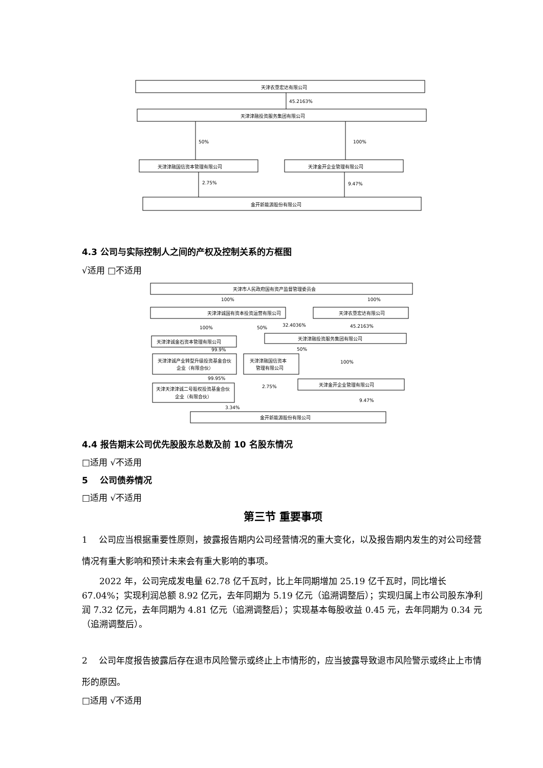天津农垦宏达有限公司
45.2163%
天津津融投资服务集团有限公司
50%
100%
天津津融国信资本管理有限公司
天津金开企业管理有限公司
2.75%
9.47%
金开新能源股份有限公司
4.3 公司与实际控制人之间的产权及控制关系的方框图
√适用 □不适用
天津市人民政府国有资产监督管理委员会
天津津诚国有资本投资运营有限公司
天津农垦宏达有限公司
天津津诚金石资本管理有限公司
天津津融投资服务集团有限公司
天津津诚产业转型升级投资基金合伙
企业（有限合伙）
天津津融国信资本
管理有限公司
天津金开企业管理有限公司
天津天津津诚二号股权投资基金合伙
企业（有限合伙）
金开新能源股份有限公司
100%
100%
100%
50%
32.4036%
45.2163%
50%
100%
99.9%
99.95%
2.75%
9.47%
3.34%
4.4 报告期末公司优先股股东总数及前 10 名股东情况
□适用 √不适用
5　 公司债券情况
□适用 √不适用
第三节 重要事项
1　 公司应当根据重要性原则，披露报告期内公司经营情况的重大变化，以及报告期内发生的对公司经营情况有重大影响和预计未来会有重大影响的事项。
2022 年，公司完成发电量 62.78 亿千瓦时，比上年同期增加 25.19 亿千瓦时，同比增长 67.04%；实现利润总额 8.92 亿元，去年同期为 5.19 亿元（追溯调整后）；实现归属上市公司股东净利润 7.32 亿元，去年同期为 4.81 亿元（追溯调整后）；实现基本每股收益 0.45 元，去年同期为 0.34 元（追溯调整后）。
2　 公司年度报告披露后存在退市风险警示或终止上市情形的，应当披露导致退市风险警示或终止上市情形的原因。
□适用 √不适用